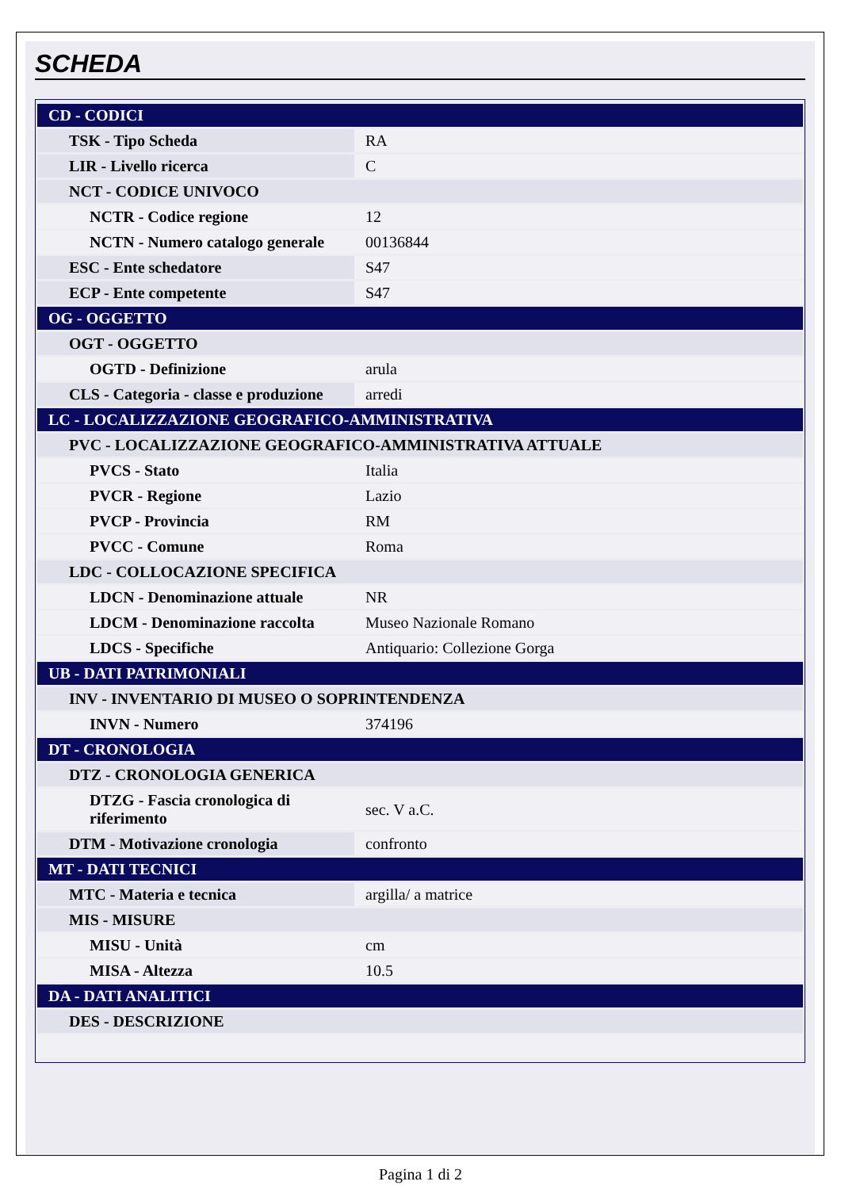SCHEDA
| CD - CODICI | |
| TSK - Tipo Scheda | RA |
| LIR - Livello ricerca | C |
| NCT - CODICE UNIVOCO | |
| NCTR - Codice regione | 12 |
| NCTN - Numero catalogo generale | 00136844 |
| ESC - Ente schedatore | S47 |
| ECP - Ente competente | S47 |
| OG - OGGETTO | |
| OGT - OGGETTO | |
| OGTD - Definizione | arula |
| CLS - Categoria - classe e produzione | arredi |
| LC - LOCALIZZAZIONE GEOGRAFICO-AMMINISTRATIVA | |
| PVC - LOCALIZZAZIONE GEOGRAFICO-AMMINISTRATIVA ATTUALE | |
| PVCS - Stato | Italia |
| PVCR - Regione | Lazio |
| PVCP - Provincia | RM |
| PVCC - Comune | Roma |
| LDC - COLLOCAZIONE SPECIFICA | |
| LDCN - Denominazione attuale | NR |
| LDCM - Denominazione raccolta | Museo Nazionale Romano |
| LDCS - Specifiche | Antiquario: Collezione Gorga |
| UB - DATI PATRIMONIALI | |
| INV - INVENTARIO DI MUSEO O SOPRINTENDENZA | |
| INVN - Numero | 374196 |
| DT - CRONOLOGIA | |
| DTZ - CRONOLOGIA GENERICA | |
| DTZG - Fascia cronologica di riferimento | sec. V a.C. |
| DTM - Motivazione cronologia | confronto |
| MT - DATI TECNICI | |
| MTC - Materia e tecnica | argilla/ a matrice |
| MIS - MISURE | |
| MISU - Unità | cm |
| MISA - Altezza | 10.5 |
| DA - DATI ANALITICI | |
| DES - DESCRIZIONE | |
Pagina 1 di 2